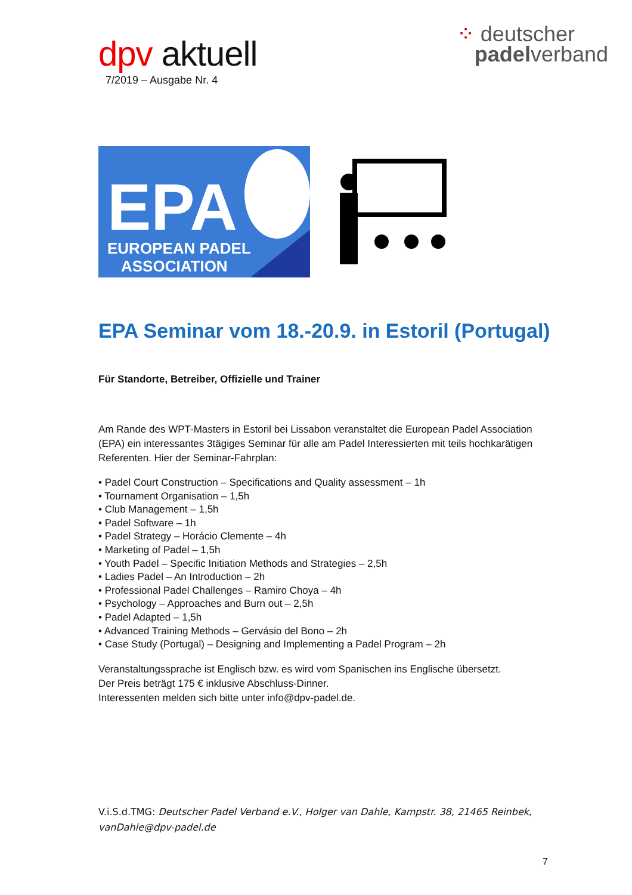dpv aktuell
7/2019 – Ausgabe Nr. 4
⁘ deutscher
padelverband
EPA
EUROPEAN PADEL
ASSOCIATION
EPA Seminar vom 18.-20.9. in Estoril (Portugal)
Für Standorte, Betreiber, Offizielle und Trainer
Am Rande des WPT-Masters in Estoril bei Lissabon veranstaltet die European Padel Association (EPA) ein interessantes 3tägiges Seminar für alle am Padel Interessierten mit teils hochkarätigen Referenten. Hier der Seminar-Fahrplan:
• Padel Court Construction – Specifications and Quality assessment – 1h
• Tournament Organisation – 1,5h
• Club Management – 1,5h
• Padel Software – 1h
• Padel Strategy – Horácio Clemente – 4h
• Marketing of Padel – 1,5h
• Youth Padel – Specific Initiation Methods and Strategies – 2,5h
• Ladies Padel – An Introduction – 2h
• Professional Padel Challenges – Ramiro Choya – 4h
• Psychology – Approaches and Burn out – 2,5h
• Padel Adapted – 1,5h
• Advanced Training Methods – Gervásio del Bono – 2h
• Case Study (Portugal) – Designing and Implementing a Padel Program – 2h
Veranstaltungssprache ist Englisch bzw. es wird vom Spanischen ins Englische übersetzt.
Der Preis beträgt 175 € inklusive Abschluss-Dinner.
Interessenten melden sich bitte unter info@dpv-padel.de.
V.i.S.d.TMG: Deutscher Padel Verband e.V., Holger van Dahle, Kampstr. 38, 21465 Reinbek, vanDahle@dpv-padel.de
7